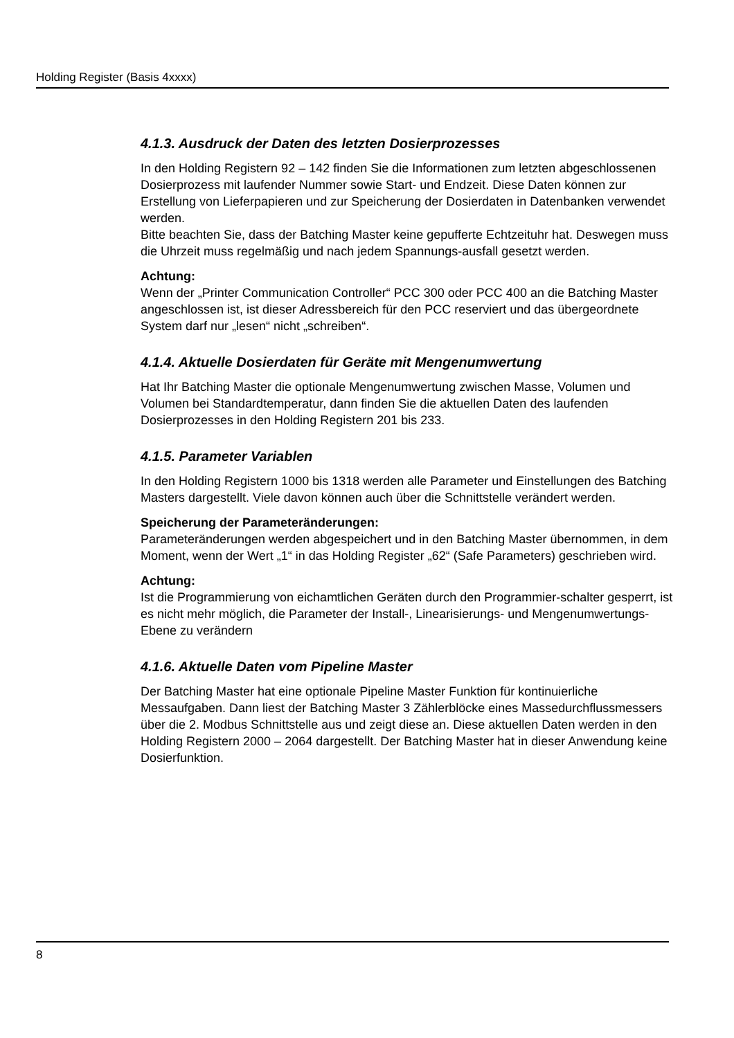Holding Register (Basis 4xxxx)
4.1.3. Ausdruck der Daten des letzten Dosierprozesses
In den Holding Registern 92 – 142 finden Sie die Informationen zum letzten abgeschlossenen Dosierprozess mit laufender Nummer sowie Start- und Endzeit. Diese Daten können zur Erstellung von Lieferpapieren und zur Speicherung der Dosierdaten in Datenbanken verwendet werden.
Bitte beachten Sie, dass der Batching Master keine gepufferte Echtzeituhr hat. Deswegen muss die Uhrzeit muss regelmäßig und nach jedem Spannungs-ausfall gesetzt werden.
Achtung:
Wenn der „Printer Communication Controller“ PCC 300 oder PCC 400 an die Batching Master angeschlossen ist, ist dieser Adressbereich für den PCC reserviert und das übergeordnete System darf nur „lesen“ nicht „schreiben“.
4.1.4. Aktuelle Dosierdaten für Geräte mit Mengenumwertung
Hat Ihr Batching Master die optionale Mengenumwertung zwischen Masse, Volumen und Volumen bei Standardtemperatur, dann finden Sie die aktuellen Daten des laufenden Dosierprozesses in den Holding Registern 201 bis 233.
4.1.5. Parameter Variablen
In den Holding Registern 1000 bis 1318 werden alle Parameter und Einstellungen des Batching Masters dargestellt. Viele davon können auch über die Schnittstelle verändert werden.
Speicherung der Parameteränderungen:
Parameteränderungen werden abgespeichert und in den Batching Master übernommen, in dem Moment, wenn der Wert „1“ in das Holding Register „62“ (Safe Parameters) geschrieben wird.
Achtung:
Ist die Programmierung von eichamtlichen Geräten durch den Programmier-schalter gesperrt, ist es nicht mehr möglich, die Parameter der Install-, Linearisierungs- und Mengenumwertungs-Ebene zu verändern
4.1.6. Aktuelle Daten vom Pipeline Master
Der Batching Master hat eine optionale Pipeline Master Funktion für kontinuierliche Messaufgaben. Dann liest der Batching Master 3 Zählerblöcke eines Massedurchflussmessers über die 2. Modbus Schnittstelle aus und zeigt diese an. Diese aktuellen Daten werden in den Holding Registern 2000 – 2064 dargestellt. Der Batching Master hat in dieser Anwendung keine Dosierfunktion.
8